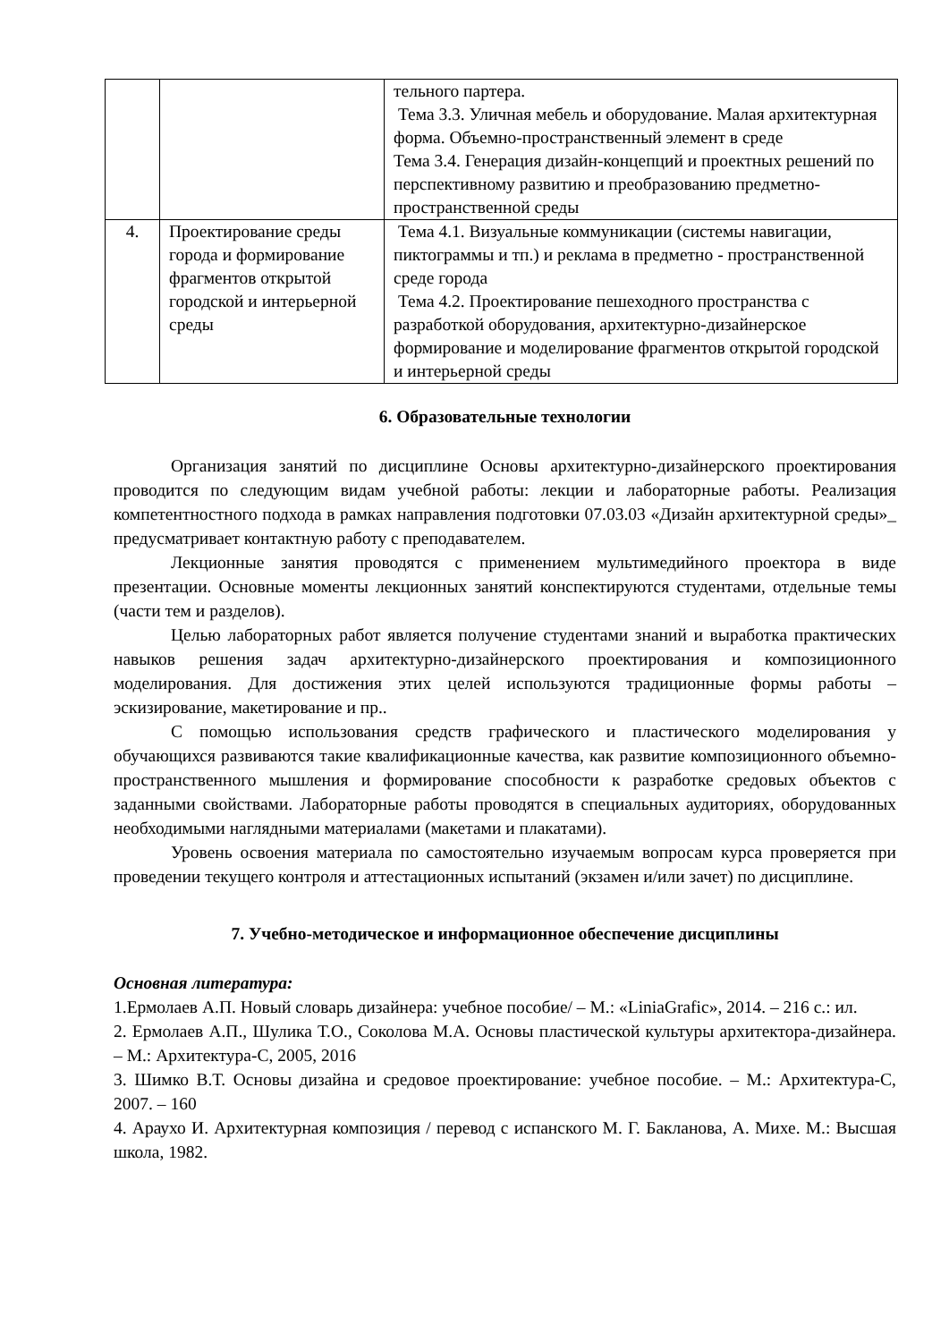| | | тельного партера. Тема 3.3. Уличная мебель и оборудование. Малая архитектурная форма. Объемно-пространственный элемент в среде Тема 3.4. Генерация дизайн-концепций и проектных решений по перспективному развитию и преобразованию предметно-пространственной среды |
| 4. | Проектирование среды города и формирование фрагментов открытой городской и интерьерной среды | Тема 4.1. Визуальные коммуникации (системы навигации, пиктограммы и тп.) и реклама в предметно - пространственной среде города Тема 4.2. Проектирование пешеходного пространства с разработкой оборудования, архитектурно-дизайнерское формирование и моделирование фрагментов открытой городской и интерьерной среды |
6. Образовательные технологии
Организация занятий по дисциплине Основы архитектурно-дизайнерского проектирования проводится по следующим видам учебной работы: лекции и лабораторные работы. Реализация компетентностного подхода в рамках направления подготовки 07.03.03 «Дизайн архитектурной среды»_ предусматривает контактную работу с преподавателем.
Лекционные занятия проводятся с применением мультимедийного проектора в виде презентации. Основные моменты лекционных занятий конспектируются студентами, отдельные темы (части тем и разделов).
Целью лабораторных работ является получение студентами знаний и выработка практических навыков решения задач архитектурно-дизайнерского проектирования и композиционного моделирования. Для достижения этих целей используются традиционные формы работы – эскизирование, макетирование и пр..
С помощью использования средств графического и пластического моделирования у обучающихся развиваются такие квалификационные качества, как развитие композиционного объемно-пространственного мышления и формирование способности к разработке средовых объектов с заданными свойствами. Лабораторные работы проводятся в специальных аудиториях, оборудованных необходимыми наглядными материалами (макетами и плакатами).
Уровень освоения материала по самостоятельно изучаемым вопросам курса проверяется при проведении текущего контроля и аттестационных испытаний (экзамен и/или зачет) по дисциплине.
7. Учебно-методическое и информационное обеспечение дисциплины
Основная литература:
1.Ермолаев А.П. Новый словарь дизайнера: учебное пособие/ – М.: «LiniaGrafic», 2014. – 216 с.: ил.
2. Ермолаев А.П., Шулика Т.О., Соколова М.А. Основы пластической культуры архитектора-дизайнера. – М.: Архитектура-С, 2005, 2016
3. Шимко В.Т. Основы дизайна и средовое проектирование: учебное пособие. – М.: Архитектура-С, 2007. – 160
4. Араухо И. Архитектурная композиция / перевод с испанского М. Г. Бакланова, А. Михе. М.: Высшая школа, 1982.